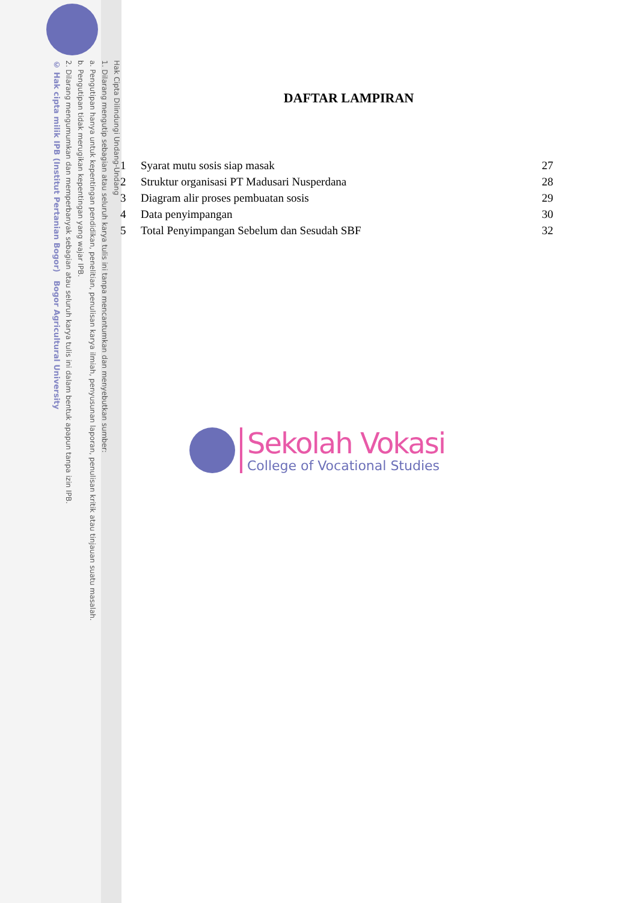Hak Cipta Dilindungi Undang-Undang
1. Dilarang mengutip sebagian atau seluruh karya tulis ini tanpa mencantumkan dan menyebutkan sumber:
a. Pengutipan hanya untuk kepentingan pendidikan, penelitian, penulisan karya ilmiah, penyusunan laporan, penulisan kritik atau tinjauan suatu masalah.
b. Pengutipan tidak merugikan kepentingan yang wajar IPB.
2. Dilarang mengumumkan dan memperbanyak sebagian atau seluruh karya tulis ini dalam bentuk apapun tanpa izin IPB.
© Hak cipta milik IPB (Institut Pertanian Bogor) Bogor Agricultural University
DAFTAR LAMPIRAN
1 Syarat mutu sosis siap masak 27
2 Struktur organisasi PT Madusari Nusperdana 28
3 Diagram alir proses pembuatan sosis 29
4 Data penyimpangan 30
5 Total Penyimpangan Sebelum dan Sesudah SBF 32
Sekolah Vokasi
College of Vocational Studies